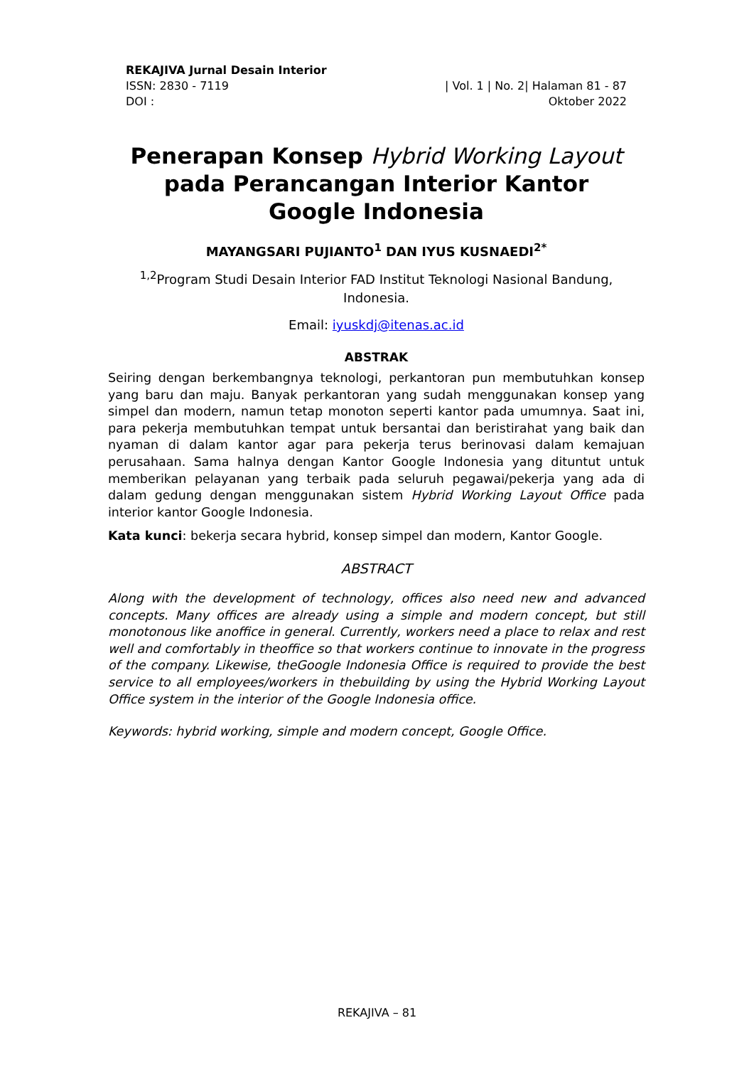REKAJIVA Jurnal Desain Interior
ISSN: 2830 - 7119 | Vol. 1 | No. 2| Halaman 81 - 87
DOI : Oktober 2022
Penerapan Konsep Hybrid Working Layout pada Perancangan Interior Kantor Google Indonesia
MAYANGSARI PUJIANTO<sup>1</sup> DAN IYUS KUSNAEDI<sup>2*</sup>
<sup>1,2</sup>Program Studi Desain Interior FAD Institut Teknologi Nasional Bandung, Indonesia.
Email: iyuskdj@itenas.ac.id
ABSTRAK
Seiring dengan berkembangnya teknologi, perkantoran pun membutuhkan konsep yang baru dan maju. Banyak perkantoran yang sudah menggunakan konsep yang simpel dan modern, namun tetap monoton seperti kantor pada umumnya. Saat ini, para pekerja membutuhkan tempat untuk bersantai dan beristirahat yang baik dan nyaman di dalam kantor agar para pekerja terus berinovasi dalam kemajuan perusahaan. Sama halnya dengan Kantor Google Indonesia yang dituntut untuk memberikan pelayanan yang terbaik pada seluruh pegawai/pekerja yang ada di dalam gedung dengan menggunakan sistem Hybrid Working Layout Office pada interior kantor Google Indonesia.
Kata kunci: bekerja secara hybrid, konsep simpel dan modern, Kantor Google.
ABSTRACT
Along with the development of technology, offices also need new and advanced concepts. Many offices are already using a simple and modern concept, but still monotonous like anoffice in general. Currently, workers need a place to relax and rest well and comfortably in theoffice so that workers continue to innovate in the progress of the company. Likewise, theGoogle Indonesia Office is required to provide the best service to all employees/workers in thebuilding by using the Hybrid Working Layout Office system in the interior of the Google Indonesia office.
Keywords: hybrid working, simple and modern concept, Google Office.
REKAJIVA – 81